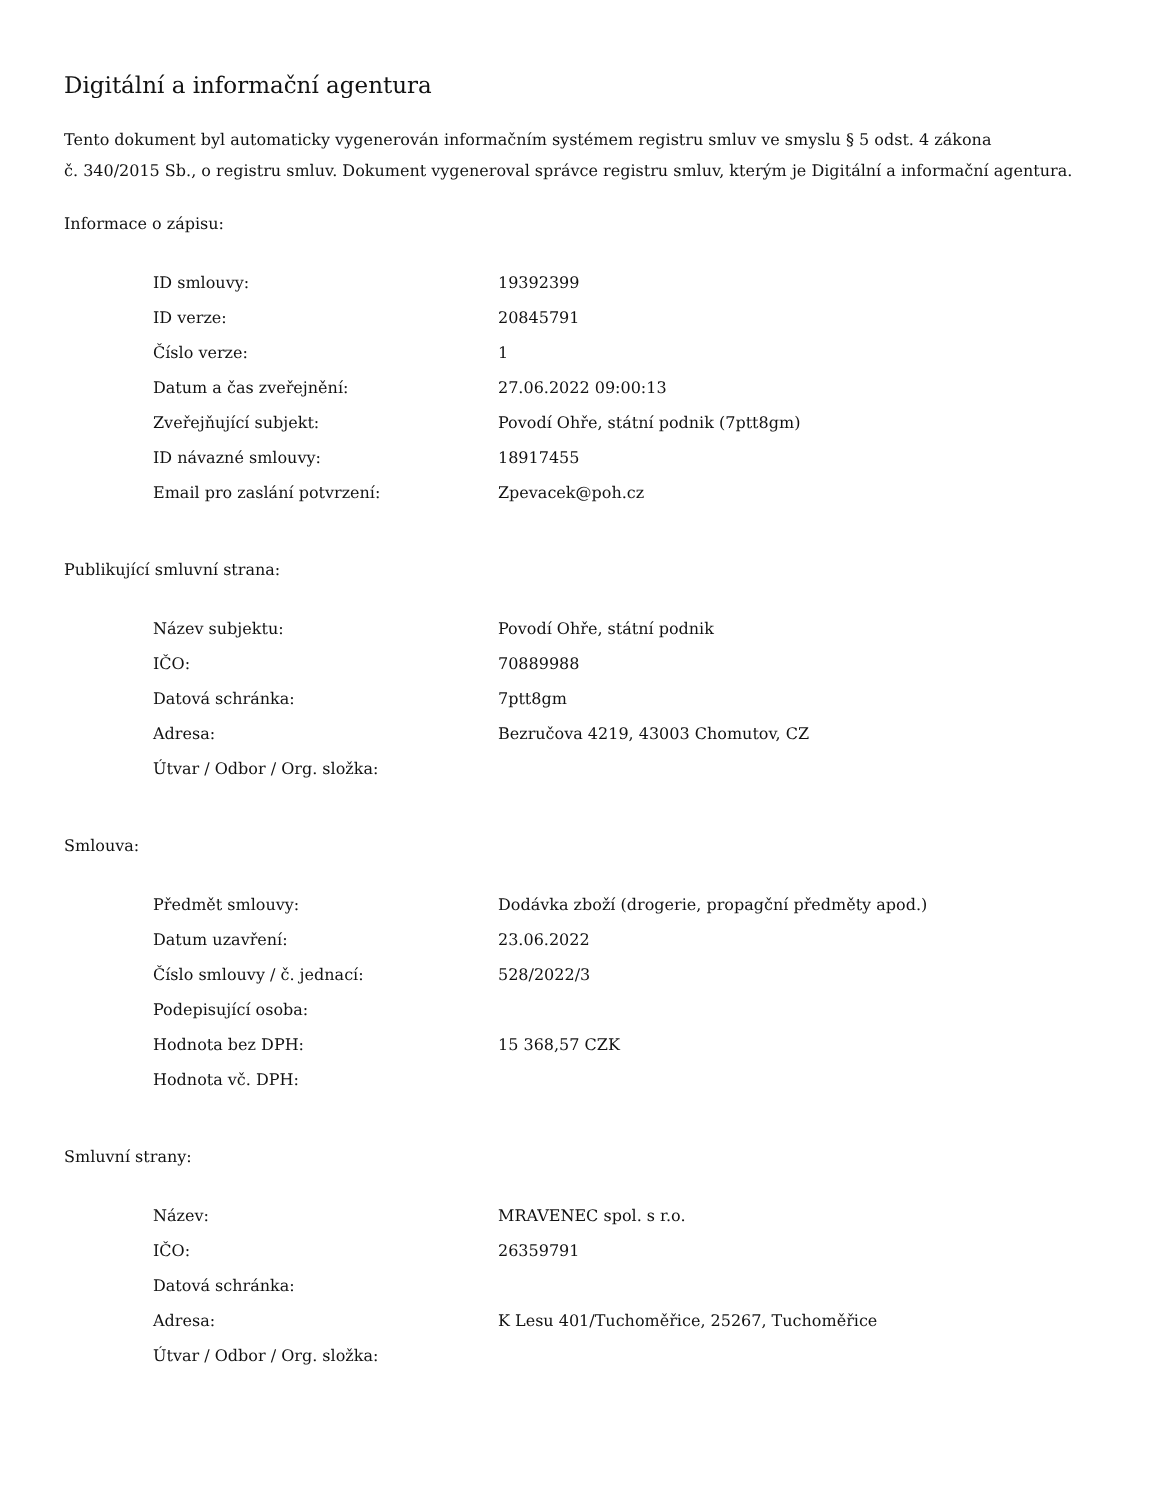Digitální a informační agentura
Tento dokument byl automaticky vygenerován informačním systémem registru smluv ve smyslu § 5 odst. 4 zákona
č. 340/2015 Sb., o registru smluv. Dokument vygeneroval správce registru smluv, kterým je Digitální a informační agentura.
Informace o zápisu:
| ID smlouvy: | 19392399 |
| ID verze: | 20845791 |
| Číslo verze: | 1 |
| Datum a čas zveřejnění: | 27.06.2022 09:00:13 |
| Zveřejňující subjekt: | Povodí Ohře, státní podnik (7ptt8gm) |
| ID návazné smlouvy: | 18917455 |
| Email pro zaslání potvrzení: | Zpevacek@poh.cz |
Publikující smluvní strana:
| Název subjektu: | Povodí Ohře, státní podnik |
| IČO: | 70889988 |
| Datová schránka: | 7ptt8gm |
| Adresa: | Bezručova 4219, 43003 Chomutov, CZ |
| Útvar / Odbor / Org. složka: | |
Smlouva:
| Předmět smlouvy: | Dodávka zboží (drogerie, propagční předměty apod.) |
| Datum uzavření: | 23.06.2022 |
| Číslo smlouvy / č. jednací: | 528/2022/3 |
| Podepisující osoba: | |
| Hodnota bez DPH: | 15 368,57 CZK |
| Hodnota vč. DPH: | |
Smluvní strany:
| Název: | MRAVENEC spol. s r.o. |
| IČO: | 26359791 |
| Datová schránka: | |
| Adresa: | K Lesu 401/Tuchoměřice, 25267, Tuchoměřice |
| Útvar / Odbor / Org. složka: | |